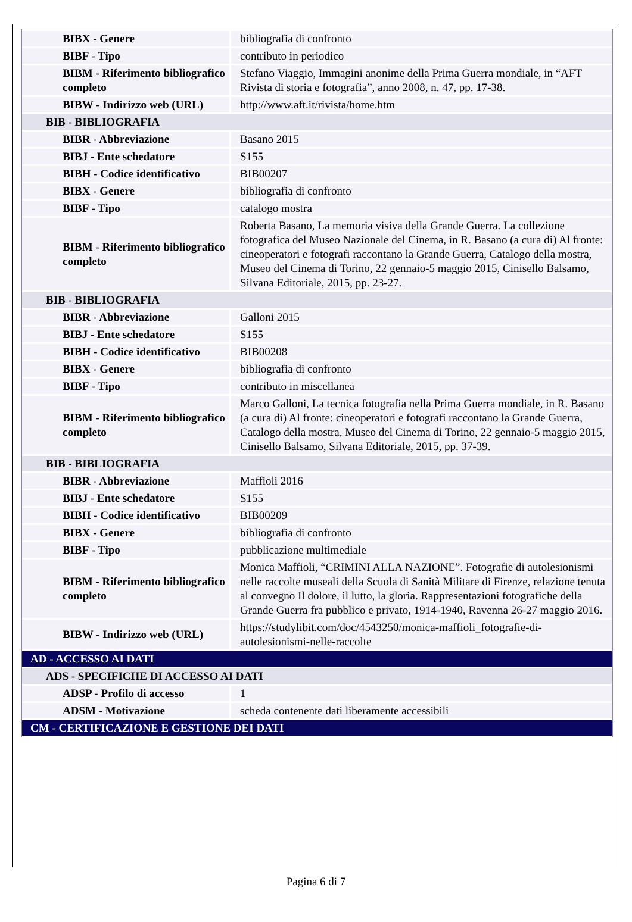| BIBX - Genere | bibliografia di confronto |
| BIBF - Tipo | contributo in periodico |
| BIBM - Riferimento bibliografico completo | Stefano Viaggio, Immagini anonime della Prima Guerra mondiale, in “AFT Rivista di storia e fotografia”, anno 2008, n. 47, pp. 17-38. |
| BIBW - Indirizzo web (URL) | http://www.aft.it/rivista/home.htm |
| BIB - BIBLIOGRAFIA | |
| BIBR - Abbreviazione | Basano 2015 |
| BIBJ - Ente schedatore | S155 |
| BIBH - Codice identificativo | BIB00207 |
| BIBX - Genere | bibliografia di confronto |
| BIBF - Tipo | catalogo mostra |
| BIBM - Riferimento bibliografico completo | Roberta Basano, La memoria visiva della Grande Guerra. La collezione fotografica del Museo Nazionale del Cinema, in R. Basano (a cura di) Al fronte: cineoperatori e fotografi raccontano la Grande Guerra, Catalogo della mostra, Museo del Cinema di Torino, 22 gennaio-5 maggio 2015, Cinisello Balsamo, Silvana Editoriale, 2015, pp. 23-27. |
| BIB - BIBLIOGRAFIA | |
| BIBR - Abbreviazione | Galloni 2015 |
| BIBJ - Ente schedatore | S155 |
| BIBH - Codice identificativo | BIB00208 |
| BIBX - Genere | bibliografia di confronto |
| BIBF - Tipo | contributo in miscellanea |
| BIBM - Riferimento bibliografico completo | Marco Galloni, La tecnica fotografia nella Prima Guerra mondiale, in R. Basano (a cura di) Al fronte: cineoperatori e fotografi raccontano la Grande Guerra, Catalogo della mostra, Museo del Cinema di Torino, 22 gennaio-5 maggio 2015, Cinisello Balsamo, Silvana Editoriale, 2015, pp. 37-39. |
| BIB - BIBLIOGRAFIA | |
| BIBR - Abbreviazione | Maffioli 2016 |
| BIBJ - Ente schedatore | S155 |
| BIBH - Codice identificativo | BIB00209 |
| BIBX - Genere | bibliografia di confronto |
| BIBF - Tipo | pubblicazione multimediale |
| BIBM - Riferimento bibliografico completo | Monica Maffioli, “CRIMINI ALLA NAZIONE”. Fotografie di autolesionismi nelle raccolte museali della Scuola di Sanità Militare di Firenze, relazione tenuta al convegno Il dolore, il lutto, la gloria. Rappresentazioni fotografiche della Grande Guerra fra pubblico e privato, 1914-1940, Ravenna 26-27 maggio 2016. |
| BIBW - Indirizzo web (URL) | https://studylibit.com/doc/4543250/monica-maffioli_fotografie-di-autolesionismi-nelle-raccolte |
| AD - ACCESSO AI DATI | |
| ADS - SPECIFICHE DI ACCESSO AI DATI | |
| ADSP - Profilo di accesso | 1 |
| ADSM - Motivazione | scheda contenente dati liberamente accessibili |
| CM - CERTIFICAZIONE E GESTIONE DEI DATI | |
Pagina 6 di 7